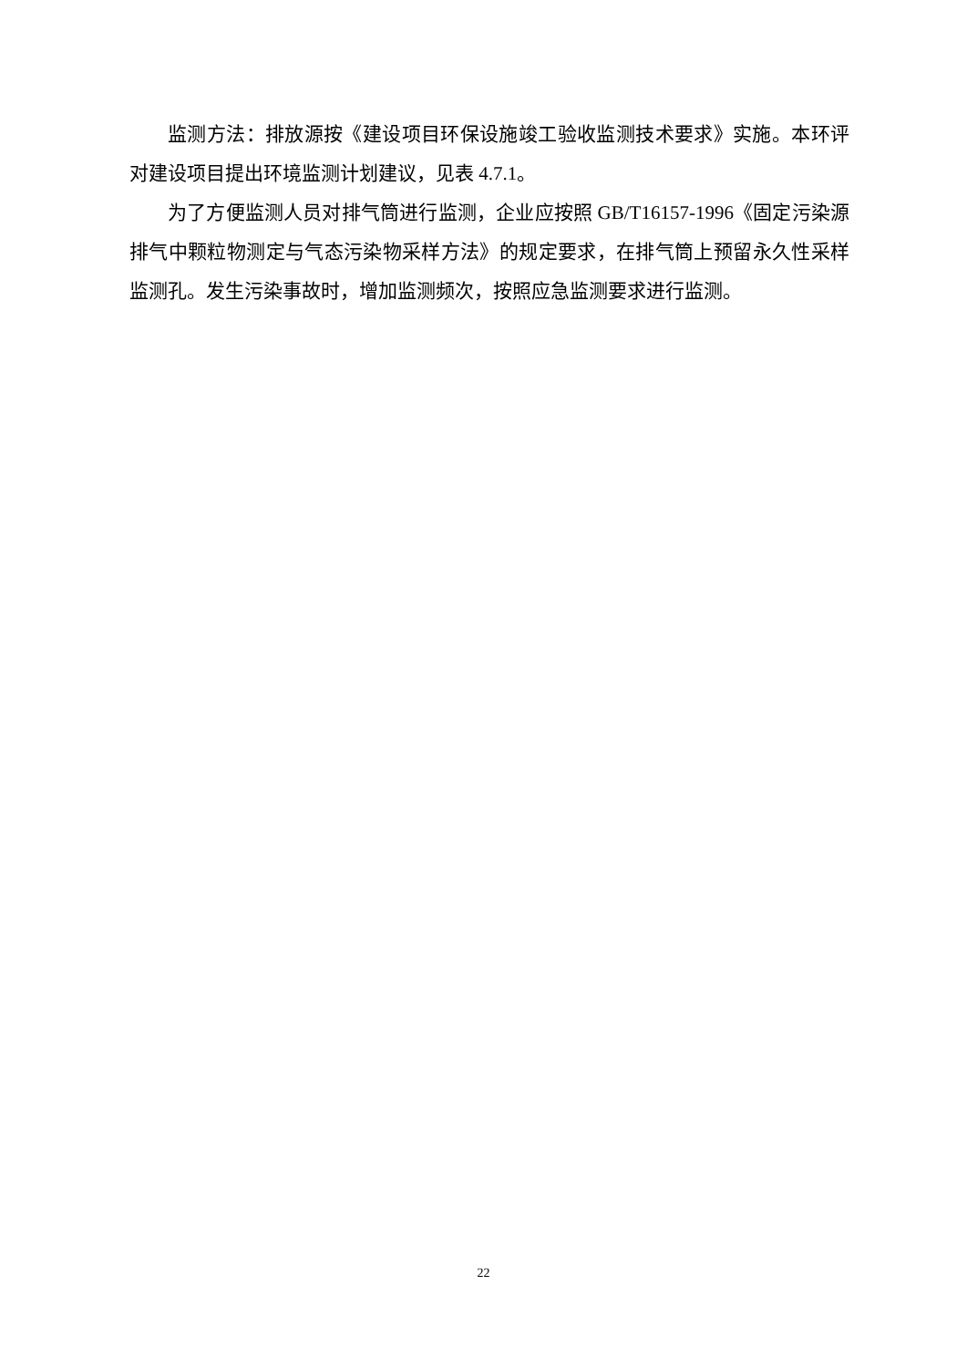监测方法：排放源按《建设项目环保设施竣工验收监测技术要求》实施。本环评对建设项目提出环境监测计划建议，见表 4.7.1。
为了方便监测人员对排气筒进行监测，企业应按照 GB/T16157-1996《固定污染源排气中颗粒物测定与气态污染物采样方法》的规定要求，在排气筒上预留永久性采样监测孔。发生污染事故时，增加监测频次，按照应急监测要求进行监测。
22